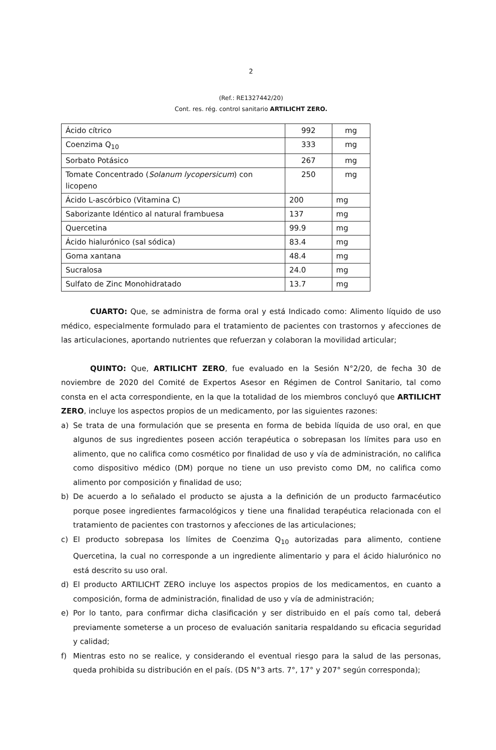2
(Ref.: RE1327442/20)
Cont. res. rég. control sanitario ARTILICHT ZERO.
| Ácido cítrico | 992 | mg |
| Coenzima Q<sub>10</sub> | 333 | mg |
| Sorbato Potásico | 267 | mg |
| Tomate Concentrado ( Solanum lycopersicum ) con licopeno | 250 | mg |
| Ácido L-ascórbico (Vitamina C) | 200 | mg |
| Saborizante Idéntico al natural frambuesa | 137 | mg |
| Quercetina | 99.9 | mg |
| Ácido hialurónico (sal sódica) | 83.4 | mg |
| Goma xantana | 48.4 | mg |
| Sucralosa | 24.0 | mg |
| Sulfato de Zinc Monohidratado | 13.7 | mg |
CUARTO: Que, se administra de forma oral y está Indicado como: Alimento líquido de uso médico, especialmente formulado para el tratamiento de pacientes con trastornos y afecciones de las articulaciones, aportando nutrientes que refuerzan y colaboran la movilidad articular;
QUINTO: Que, ARTILICHT ZERO, fue evaluado en la Sesión N°2/20, de fecha 30 de noviembre de 2020 del Comité de Expertos Asesor en Régimen de Control Sanitario, tal como consta en el acta correspondiente, en la que la totalidad de los miembros concluyó que ARTILICHT ZERO, incluye los aspectos propios de un medicamento, por las siguientes razones:
a) Se trata de una formulación que se presenta en forma de bebida líquida de uso oral, en que algunos de sus ingredientes poseen acción terapéutica o sobrepasan los límites para uso en alimento, que no califica como cosmético por finalidad de uso y vía de administración, no califica como dispositivo médico (DM) porque no tiene un uso previsto como DM, no califica como alimento por composición y finalidad de uso;
b) De acuerdo a lo señalado el producto se ajusta a la definición de un producto farmacéutico porque posee ingredientes farmacológicos y tiene una finalidad terapéutica relacionada con el tratamiento de pacientes con trastornos y afecciones de las articulaciones;
c) El producto sobrepasa los límites de Coenzima Q<sub>10</sub> autorizadas para alimento, contiene Quercetina, la cual no corresponde a un ingrediente alimentario y para el ácido hialurónico no está descrito su uso oral.
d) El producto ARTILICHT ZERO incluye los aspectos propios de los medicamentos, en cuanto a composición, forma de administración, finalidad de uso y vía de administración;
e) Por lo tanto, para confirmar dicha clasificación y ser distribuido en el país como tal, deberá previamente someterse a un proceso de evaluación sanitaria respaldando su eficacia seguridad y calidad;
f) Mientras esto no se realice, y considerando el eventual riesgo para la salud de las personas, queda prohibida su distribución en el país. (DS N°3 arts. 7°, 17° y 207° según corresponda);